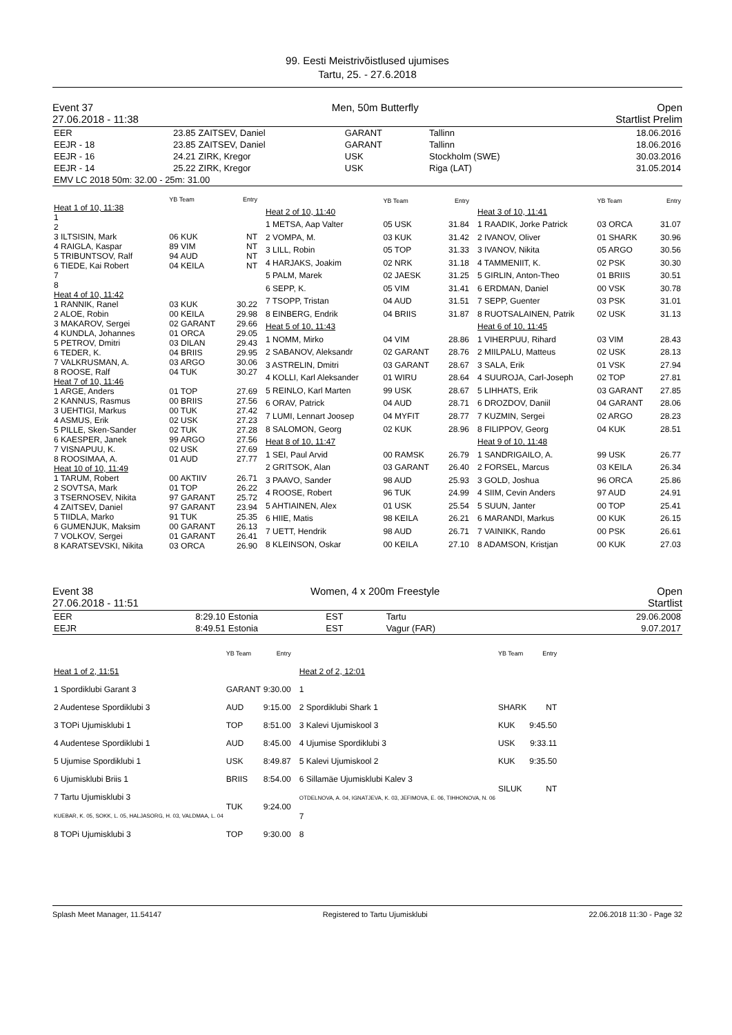99. Eesti Meistrivõistlused ujumises
Tartu, 25. - 27.6.2018
Event 37 Men, 50m Butterfly Open
27.06.2018 - 11:38 Startlist Prelim
| EER | 23.85 | ZAITSEV, Daniel | GARANT | Tallinn | 18.06.2016 |
| EEJR - 18 | 23.85 | ZAITSEV, Daniel | GARANT | Tallinn | 18.06.2016 |
| EEJR - 16 | 24.21 | ZIRK, Kregor | USK | Stockholm (SWE) | 30.03.2016 |
| EEJR - 14 | 25.22 | ZIRK, Kregor | USK | Riga (LAT) | 31.05.2014 |
| EMV LC 2018 50m: 32.00 - 25m: 31.00 | | | | | |
| | YB Team | Entry |
| Heat 1 of 10, 11:38 | | |
| 1 | | |
| 2 | | |
| 3 ILTSISIN, Mark | 06 KUK | NT |
| 4 RAIGLA, Kaspar | 89 VIM | NT |
| 5 TRIBUNTSOV, Ralf | 94 AUD | NT |
| 6 TIEDE, Kai Robert | 04 KEILA | NT |
| 7 | | |
| 8 | | |
| Heat 4 of 10, 11:42 | | |
| 1 RANNIK, Ranel | 03 KUK | 30.22 |
| 2 ALOE, Robin | 00 KEILA | 29.98 |
| 3 MAKAROV, Sergei | 02 GARANT | 29.66 |
| 4 KUNDLA, Johannes | 01 ORCA | 29.05 |
| 5 PETROV, Dmitri | 03 DILAN | 29.43 |
| 6 TEDER, K. | 04 BRIIS | 29.95 |
| 7 VALKRUSMAN, A. | 03 ARGO | 30.06 |
| 8 ROOSE, Ralf | 04 TUK | 30.27 |
| Heat 7 of 10, 11:46 | | |
| 1 ARGE, Anders | 01 TOP | 27.69 |
| 2 KANNUS, Rasmus | 00 BRIIS | 27.56 |
| 3 UEHTIGI, Markus | 00 TUK | 27.42 |
| 4 ASMUS, Erik | 02 USK | 27.23 |
| 5 PILLE, Sken-Sander | 02 TUK | 27.28 |
| 6 KAESPER, Janek | 99 ARGO | 27.56 |
| 7 VISNAPUU, K. | 02 USK | 27.69 |
| 8 ROOSIMAA, A. | 01 AUD | 27.77 |
| Heat 10 of 10, 11:49 | | |
| 1 TARUM, Robert | 00 AKTIIV | 26.71 |
| 2 SOVTSA, Mark | 01 TOP | 26.22 |
| 3 TSERNOSEV, Nikita | 97 GARANT | 25.72 |
| 4 ZAITSEV, Daniel | 97 GARANT | 23.94 |
| 5 TIIDLA, Marko | 91 TUK | 25.35 |
| 6 GUMENJUK, Maksim | 00 GARANT | 26.13 |
| 7 VOLKOV, Sergei | 01 GARANT | 26.41 |
| 8 KARATSEVSKI, Nikita | 03 ORCA | 26.90 |
| | YB Team | Entry |
| Heat 2 of 10, 11:40 | | |
| 1 METSA, Aap Valter | 05 USK | 31.84 |
| 2 VOMPA, M. | 03 KUK | 31.42 |
| 3 LILL, Robin | 05 TOP | 31.33 |
| 4 HARJAKS, Joakim | 02 NRK | 31.18 |
| 5 PALM, Marek | 02 JAESK | 31.25 |
| 6 SEPP, K. | 05 VIM | 31.41 |
| 7 TSOPP, Tristan | 04 AUD | 31.51 |
| 8 EINBERG, Endrik | 04 BRIIS | 31.87 |
| Heat 5 of 10, 11:43 | | |
| 1 NOMM, Mirko | 04 VIM | 28.86 |
| 2 SABANOV, Aleksandr | 02 GARANT | 28.76 |
| 3 ASTRELIN, Dmitri | 03 GARANT | 28.67 |
| 4 KOLLI, Karl Aleksander | 01 WIRU | 28.64 |
| 5 REINLO, Karl Marten | 99 USK | 28.67 |
| 6 ORAV, Patrick | 04 AUD | 28.71 |
| 7 LUMI, Lennart Joosep | 04 MYFIT | 28.77 |
| 8 SALOMON, Georg | 02 KUK | 28.96 |
| Heat 8 of 10, 11:47 | | |
| 1 SEI, Paul Arvid | 00 RAMSK | 26.79 |
| 2 GRITSOK, Alan | 03 GARANT | 26.40 |
| 3 PAAVO, Sander | 98 AUD | 25.93 |
| 4 ROOSE, Robert | 96 TUK | 24.99 |
| 5 AHTIAINEN, Alex | 01 USK | 25.54 |
| 6 HIIE, Matis | 98 KEILA | 26.21 |
| 7 UETT, Hendrik | 98 AUD | 26.71 |
| 8 KLEINSON, Oskar | 00 KEILA | 27.10 |
| | YB Team | Entry |
| Heat 3 of 10, 11:41 | | |
| 1 RAADIK, Jorke Patrick | 03 ORCA | 31.07 |
| 2 IVANOV, Oliver | 01 SHARK | 30.96 |
| 3 IVANOV, Nikita | 05 ARGO | 30.56 |
| 4 TAMMENIIT, K. | 02 PSK | 30.30 |
| 5 GIRLIN, Anton-Theo | 01 BRIIS | 30.51 |
| 6 ERDMAN, Daniel | 00 VSK | 30.78 |
| 7 SEPP, Guenter | 03 PSK | 31.01 |
| 8 RUOTSALAINEN, Patrik | 02 USK | 31.13 |
| Heat 6 of 10, 11:45 | | |
| 1 VIHERPUU, Rihard | 03 VIM | 28.43 |
| 2 MIILPALU, Matteus | 02 USK | 28.13 |
| 3 SALA, Erik | 01 VSK | 27.94 |
| 4 SUUROJA, Carl-Joseph | 02 TOP | 27.81 |
| 5 LIHHATS, Erik | 03 GARANT | 27.85 |
| 6 DROZDOV, Daniil | 04 GARANT | 28.06 |
| 7 KUZMIN, Sergei | 02 ARGO | 28.23 |
| 8 FILIPPOV, Georg | 04 KUK | 28.51 |
| Heat 9 of 10, 11:48 | | |
| 1 SANDRIGAILO, A. | 99 USK | 26.77 |
| 2 FORSEL, Marcus | 03 KEILA | 26.34 |
| 3 GOLD, Joshua | 96 ORCA | 25.86 |
| 4 SIIM, Cevin Anders | 97 AUD | 24.91 |
| 5 SUUN, Janter | 00 TOP | 25.41 |
| 6 MARANDI, Markus | 00 KUK | 26.15 |
| 7 VAINIKK, Rando | 00 PSK | 26.61 |
| 8 ADAMSON, Kristjan | 00 KUK | 27.03 |
Event 38 Women, 4 x 200m Freestyle Open
27.06.2018 - 11:51 Startlist
| EER | 8:29.10 | Estonia | EST | Tartu | 29.06.2008 |
| EEJR | 8:49.51 | Estonia | EST | Vagur (FAR) | 9.07.2017 |
| | YB Team | Entry |
| Heat 1 of 2, 11:51 | | |
| 1 Spordiklubi Garant 3 | GARANT | 9:30.00 |
| 2 Audentese Spordiklubi 3 | AUD | 9:15.00 |
| 3 TOPi Ujumisklubi 1 | TOP | 8:51.00 |
| 4 Audentese Spordiklubi 1 | AUD | 8:45.00 |
| 5 Ujumise Spordiklubi 1 | USK | 8:49.87 |
| 6 Ujumisklubi Briis 1 | BRIIS | 8:54.00 |
| 7 Tartu Ujumisklubi 3 KUEBAR, K. 05, SOKK, L. 05, HALJASORG, H. 03, VALDMAA, L. 04 | TUK | 9:24.00 |
| 8 TOPi Ujumisklubi 3 | TOP | 9:30.00 |
| | YB Team | Entry |
| Heat 2 of 2, 12:01 | | |
| 1 | | |
| 2 Spordiklubi Shark 1 | SHARK | NT |
| 3 Kalevi Ujumiskool 3 | KUK | 9:45.50 |
| 4 Ujumise Spordiklubi 3 | USK | 9:33.11 |
| 5 Kalevi Ujumiskool 2 | KUK | 9:35.50 |
| 6 Sillamäe Ujumisklubi Kalev 3 OTDELNOVA, A. 04, IGNATJEVA, K. 03, JEFIMOVA, E. 06, TIHHONOVA, N. 06 | SILUK | NT |
| 7 | | |
| 8 | | |
Splash Meet Manager, 11.54147 Registered to Tartu Ujumisklubi 22.06.2018 11:30 - Page 32